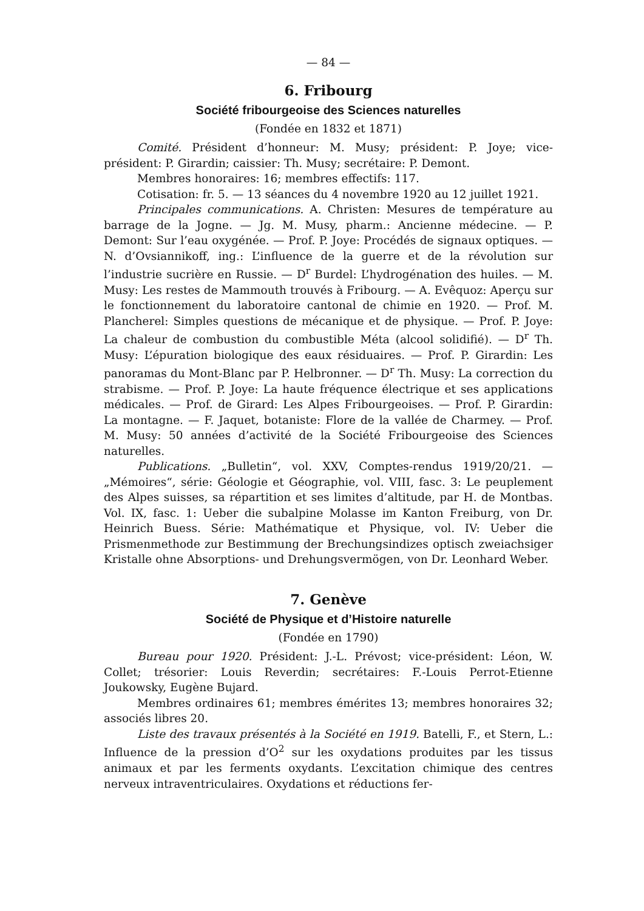— 84 —
6. Fribourg
Société fribourgeoise des Sciences naturelles
(Fondée en 1832 et 1871)
Comité. Président d’honneur: M. Musy; président: P. Joye; vice-président: P. Girardin; caissier: Th. Musy; secrétaire: P. Demont.
Membres honoraires: 16; membres effectifs: 117.
Cotisation: fr. 5. — 13 séances du 4 novembre 1920 au 12 juillet 1921.
Principales communications. A. Christen: Mesures de température au barrage de la Jogne. — Jg. M. Musy, pharm.: Ancienne médecine. — P. Demont: Sur l’eau oxygénée. — Prof. P. Joye: Procédés de signaux optiques. — N. d’Ovsiannikoff, ing.: L’influence de la guerre et de la révolution sur l’industrie sucrière en Russie. — D<sup>r</sup> Burdel: L’hydrogénation des huiles. — M. Musy: Les restes de Mammouth trouvés à Fribourg. — A. Evêquoz: Aperçu sur le fonctionnement du laboratoire cantonal de chimie en 1920. — Prof. M. Plancherel: Simples questions de mécanique et de physique. — Prof. P. Joye: La chaleur de combustion du combustible Méta (alcool solidifié). — D<sup>r</sup> Th. Musy: L’épuration biologique des eaux résiduaires. — Prof. P. Girardin: Les panoramas du Mont-Blanc par P. Helbronner. — D<sup>r</sup> Th. Musy: La correction du strabisme. — Prof. P. Joye: La haute fréquence électrique et ses applications médicales. — Prof. de Girard: Les Alpes Fribourgeoises. — Prof. P. Girardin: La montagne. — F. Jaquet, botaniste: Flore de la vallée de Charmey. — Prof. M. Musy: 50 années d’activité de la Société Fribourgeoise des Sciences naturelles.
Publications. „Bulletin“, vol. XXV, Comptes-rendus 1919/20/21. — „Mémoires“, série: Géologie et Géographie, vol. VIII, fasc. 3: Le peuplement des Alpes suisses, sa répartition et ses limites d’altitude, par H. de Montbas. Vol. IX, fasc. 1: Ueber die subalpine Molasse im Kanton Freiburg, von Dr. Heinrich Buess. Série: Mathématique et Physique, vol. IV: Ueber die Prismenmethode zur Bestimmung der Brechungsindizes optisch zweiachsiger Kristalle ohne Absorptions- und Drehungsvermögen, von Dr. Leonhard Weber.
7. Genève
Société de Physique et d’Histoire naturelle
(Fondée en 1790)
Bureau pour 1920. Président: J.-L. Prévost; vice-président: Léon, W. Collet; trésorier: Louis Reverdin; secrétaires: F.-Louis Perrot-Etienne Joukowsky, Eugène Bujard.
Membres ordinaires 61; membres émérites 13; membres honoraires 32; associés libres 20.
Liste des travaux présentés à la Société en 1919. Batelli, F., et Stern, L.: Influence de la pression d’O<sup>2</sup> sur les oxydations produites par les tissus animaux et par les ferments oxydants. L’excitation chimique des centres nerveux intraventriculaires. Oxydations et réductions fer-